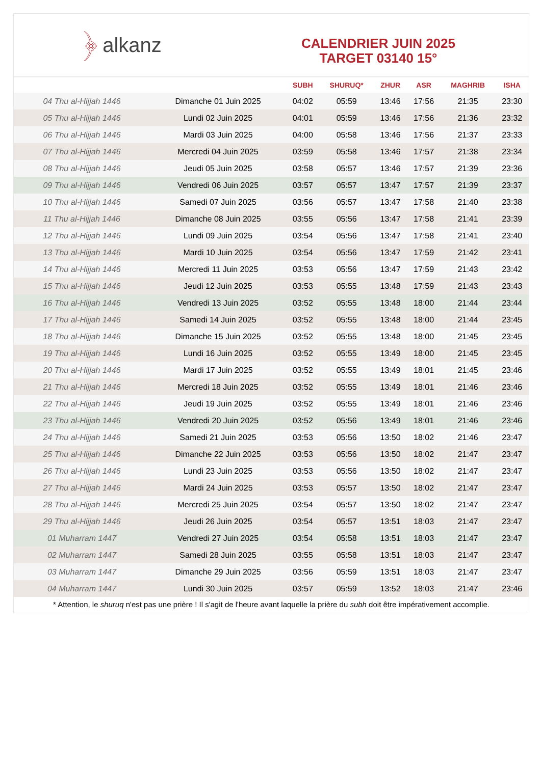﴿ alkanz
CALENDRIER JUIN 2025
TARGET 03140 15°
| | | SUBH | SHURUQ* | ZHUR | ASR | MAGHRIB | ISHA |
| --- | --- | --- | --- | --- | --- | --- | --- |
| 04 Thu al-Hijjah 1446 | Dimanche 01 Juin 2025 | 04:02 | 05:59 | 13:46 | 17:56 | 21:35 | 23:30 |
| 05 Thu al-Hijjah 1446 | Lundi 02 Juin 2025 | 04:01 | 05:59 | 13:46 | 17:56 | 21:36 | 23:32 |
| 06 Thu al-Hijjah 1446 | Mardi 03 Juin 2025 | 04:00 | 05:58 | 13:46 | 17:56 | 21:37 | 23:33 |
| 07 Thu al-Hijjah 1446 | Mercredi 04 Juin 2025 | 03:59 | 05:58 | 13:46 | 17:57 | 21:38 | 23:34 |
| 08 Thu al-Hijjah 1446 | Jeudi 05 Juin 2025 | 03:58 | 05:57 | 13:46 | 17:57 | 21:39 | 23:36 |
| 09 Thu al-Hijjah 1446 | Vendredi 06 Juin 2025 | 03:57 | 05:57 | 13:47 | 17:57 | 21:39 | 23:37 |
| 10 Thu al-Hijjah 1446 | Samedi 07 Juin 2025 | 03:56 | 05:57 | 13:47 | 17:58 | 21:40 | 23:38 |
| 11 Thu al-Hijjah 1446 | Dimanche 08 Juin 2025 | 03:55 | 05:56 | 13:47 | 17:58 | 21:41 | 23:39 |
| 12 Thu al-Hijjah 1446 | Lundi 09 Juin 2025 | 03:54 | 05:56 | 13:47 | 17:58 | 21:41 | 23:40 |
| 13 Thu al-Hijjah 1446 | Mardi 10 Juin 2025 | 03:54 | 05:56 | 13:47 | 17:59 | 21:42 | 23:41 |
| 14 Thu al-Hijjah 1446 | Mercredi 11 Juin 2025 | 03:53 | 05:56 | 13:47 | 17:59 | 21:43 | 23:42 |
| 15 Thu al-Hijjah 1446 | Jeudi 12 Juin 2025 | 03:53 | 05:55 | 13:48 | 17:59 | 21:43 | 23:43 |
| 16 Thu al-Hijjah 1446 | Vendredi 13 Juin 2025 | 03:52 | 05:55 | 13:48 | 18:00 | 21:44 | 23:44 |
| 17 Thu al-Hijjah 1446 | Samedi 14 Juin 2025 | 03:52 | 05:55 | 13:48 | 18:00 | 21:44 | 23:45 |
| 18 Thu al-Hijjah 1446 | Dimanche 15 Juin 2025 | 03:52 | 05:55 | 13:48 | 18:00 | 21:45 | 23:45 |
| 19 Thu al-Hijjah 1446 | Lundi 16 Juin 2025 | 03:52 | 05:55 | 13:49 | 18:00 | 21:45 | 23:45 |
| 20 Thu al-Hijjah 1446 | Mardi 17 Juin 2025 | 03:52 | 05:55 | 13:49 | 18:01 | 21:45 | 23:46 |
| 21 Thu al-Hijjah 1446 | Mercredi 18 Juin 2025 | 03:52 | 05:55 | 13:49 | 18:01 | 21:46 | 23:46 |
| 22 Thu al-Hijjah 1446 | Jeudi 19 Juin 2025 | 03:52 | 05:55 | 13:49 | 18:01 | 21:46 | 23:46 |
| 23 Thu al-Hijjah 1446 | Vendredi 20 Juin 2025 | 03:52 | 05:56 | 13:49 | 18:01 | 21:46 | 23:46 |
| 24 Thu al-Hijjah 1446 | Samedi 21 Juin 2025 | 03:53 | 05:56 | 13:50 | 18:02 | 21:46 | 23:47 |
| 25 Thu al-Hijjah 1446 | Dimanche 22 Juin 2025 | 03:53 | 05:56 | 13:50 | 18:02 | 21:47 | 23:47 |
| 26 Thu al-Hijjah 1446 | Lundi 23 Juin 2025 | 03:53 | 05:56 | 13:50 | 18:02 | 21:47 | 23:47 |
| 27 Thu al-Hijjah 1446 | Mardi 24 Juin 2025 | 03:53 | 05:57 | 13:50 | 18:02 | 21:47 | 23:47 |
| 28 Thu al-Hijjah 1446 | Mercredi 25 Juin 2025 | 03:54 | 05:57 | 13:50 | 18:02 | 21:47 | 23:47 |
| 29 Thu al-Hijjah 1446 | Jeudi 26 Juin 2025 | 03:54 | 05:57 | 13:51 | 18:03 | 21:47 | 23:47 |
| 01 Muharram 1447 | Vendredi 27 Juin 2025 | 03:54 | 05:58 | 13:51 | 18:03 | 21:47 | 23:47 |
| 02 Muharram 1447 | Samedi 28 Juin 2025 | 03:55 | 05:58 | 13:51 | 18:03 | 21:47 | 23:47 |
| 03 Muharram 1447 | Dimanche 29 Juin 2025 | 03:56 | 05:59 | 13:51 | 18:03 | 21:47 | 23:47 |
| 04 Muharram 1447 | Lundi 30 Juin 2025 | 03:57 | 05:59 | 13:52 | 18:03 | 21:47 | 23:46 |
* Attention, le shuruq n'est pas une prière ! Il s'agit de l'heure avant laquelle la prière du subh doit être impérativement accomplie.